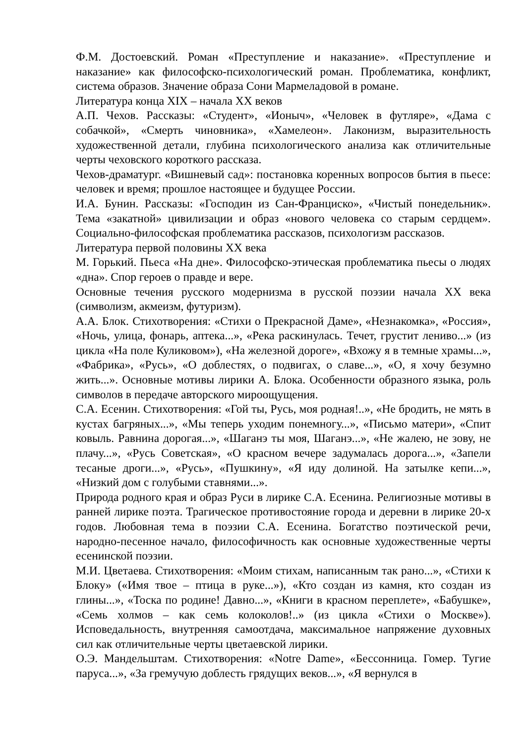Ф.М. Достоевский. Роман «Преступление и наказание». «Преступление и наказание» как философско-психологический роман. Проблематика, конфликт, система образов. Значение образа Сони Мармеладовой в романе.
Литература конца XIX – начала XX веков
А.П. Чехов. Рассказы: «Студент», «Ионыч», «Человек в футляре», «Дама с собачкой», «Смерть чиновника», «Хамелеон». Лаконизм, выразительность художественной детали, глубина психологического анализа как отличительные черты чеховского короткого рассказа.
Чехов-драматург. «Вишневый сад»: постановка коренных вопросов бытия в пьесе: человек и время; прошлое настоящее и будущее России.
И.А. Бунин. Рассказы: «Господин из Сан-Франциско», «Чистый понедельник». Тема «закатной» цивилизации и образ «нового человека со старым сердцем». Социально-философская проблематика рассказов, психологизм рассказов.
Литература первой половины XX века
М. Горький. Пьеса «На дне». Философско-этическая проблематика пьесы о людях «дна». Спор героев о правде и вере.
Основные течения русского модернизма в русской поэзии начала XX века (символизм, акмеизм, футуризм).
А.А. Блок. Стихотворения: «Стихи о Прекрасной Даме», «Незнакомка», «Россия», «Ночь, улица, фонарь, аптека...», «Река раскинулась. Течет, грустит лениво...» (из цикла «На поле Куликовом»), «На железной дороге», «Вхожу я в темные храмы...», «Фабрика», «Русь», «О доблестях, о подвигах, о славе...», «О, я хочу безумно жить...». Основные мотивы лирики А. Блока. Особенности образного языка, роль символов в передаче авторского мироощущения.
С.А. Есенин. Стихотворения: «Гой ты, Русь, моя родная!..», «Не бродить, не мять в кустах багряных...», «Мы теперь уходим понемногу...», «Письмо матери», «Спит ковыль. Равнина дорогая...», «Шаганэ ты моя, Шаганэ...», «Не жалею, не зову, не плачу...», «Русь Советская», «О красном вечере задумалась дорога...», «Запели тесаные дроги...», «Русь», «Пушкину», «Я иду долиной. На затылке кепи...», «Низкий дом с голубыми ставнями...».
Природа родного края и образ Руси в лирике С.А. Есенина. Религиозные мотивы в ранней лирике поэта. Трагическое противостояние города и деревни в лирике 20-х годов. Любовная тема в поэзии С.А. Есенина. Богатство поэтической речи, народно-песенное начало, философичность как основные художественные черты есенинской поэзии.
М.И. Цветаева. Стихотворения: «Моим стихам, написанным так рано...», «Стихи к Блоку» («Имя твое – птица в руке...»), «Кто создан из камня, кто создан из глины...», «Тоска по родине! Давно...», «Книги в красном переплете», «Бабушке», «Семь холмов – как семь колоколов!..» (из цикла «Стихи о Москве»). Исповедальность, внутренняя самоотдача, максимальное напряжение духовных сил как отличительные черты цветаевской лирики.
О.Э. Мандельштам. Стихотворения: «Notre Dame», «Бессонница. Гомер. Тугие паруса...», «За гремучую доблесть грядущих веков...», «Я вернулся в